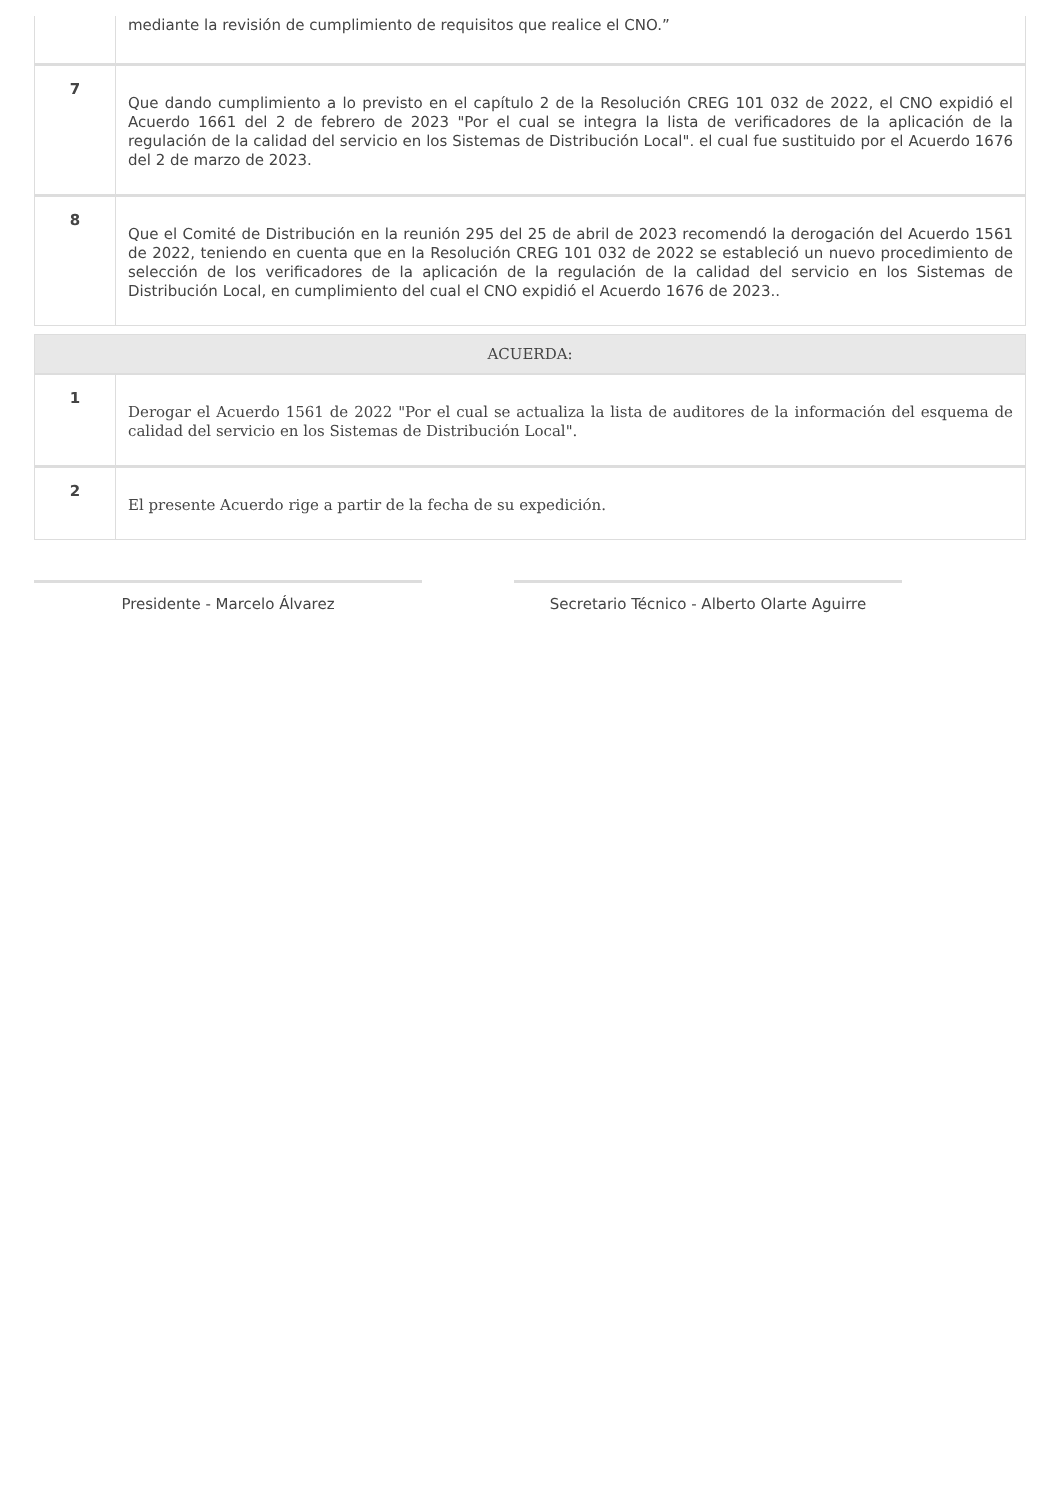| | mediante la revisión de cumplimiento de requisitos que realice el CNO.” |
| 7 | Que dando cumplimiento a lo previsto en el capítulo 2 de la Resolución CREG 101 032 de 2022, el CNO expidió el Acuerdo 1661 del 2 de febrero de 2023 "Por el cual se integra la lista de verificadores de la aplicación de la regulación de la calidad del servicio en los Sistemas de Distribución Local". el cual fue sustituido por el Acuerdo 1676 del 2 de marzo de 2023. |
| 8 | Que el Comité de Distribución en la reunión 295 del 25 de abril de 2023 recomendó la derogación del Acuerdo 1561 de 2022, teniendo en cuenta que en la Resolución CREG 101 032 de 2022 se estableció un nuevo procedimiento de selección de los verificadores de la aplicación de la regulación de la calidad del servicio en los Sistemas de Distribución Local, en cumplimiento del cual el CNO expidió el Acuerdo 1676 de 2023.. |
ACUERDA:
| 1 | Derogar el Acuerdo 1561 de 2022 "Por el cual se actualiza la lista de auditores de la información del esquema de calidad del servicio en los Sistemas de Distribución Local". |
| 2 | El presente Acuerdo rige a partir de la fecha de su expedición. |
Presidente - Marcelo Álvarez Secretario Técnico - Alberto Olarte Aguirre